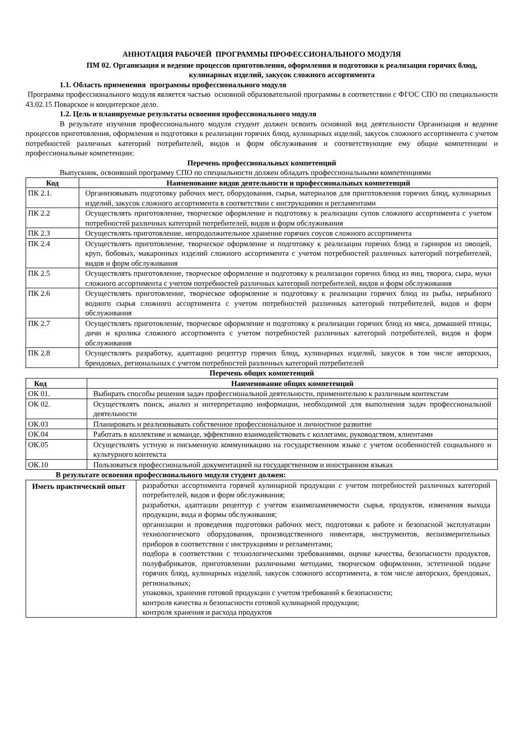АННОТАЦИЯ РАБОЧЕЙ ПРОГРАММЫ ПРОФЕССИОНАЛЬНОГО МОДУЛЯ
ПМ 02. Организация и ведение процессов приготовления, оформления и подготовки к реализации горячих блюд, кулинарных изделий, закусок сложного ассортимента
1.1. Область применения программы профессионального модуля
Программа профессионального модуля является частью основной образовательной программы в соответствии с ФГОС СПО по специальности 43.02.15 Поварское и кондитерское дело.
1.2. Цель и планируемые результаты освоения профессионального модуля
В результате изучения профессионального модуля студент должен освоить основной вид деятельности Организация и ведение процессов приготовления, оформления и подготовки к реализации горячих блюд, кулинарных изделий, закусок сложного ассортимента с учетом потребностей различных категорий потребителей, видов и форм обслуживания и соответствующие ему общие компетенции и профессиональные компетенции:
Перечень профессиональных компетенций
Выпускник, освоивший программу СПО по специальности должен обладать профессиональными компетенциями
| Код | Наименование видов деятельности и профессиональных компетенций |
| --- | --- |
| ПК 2.1. | Организовывать подготовку рабочих мест, оборудования, сырья, материалов для приготовления горячих блюд, кулинарных изделий, закусок сложного ассортимента в соответствии с инструкциями и регламентами |
| ПК 2.2 | Осуществлять приготовление, творческое оформление и подготовку к реализации супов сложного ассортимента с учетом потребностей различных категорий потребителей, видов и форм обслуживания |
| ПК 2.3 | Осуществлять приготовление, непродолжительное хранение горячих соусов сложного ассортимента |
| ПК 2.4 | Осуществлять приготовление, творческое оформление и подготовку к реализации горячих блюд и гарниров из овощей, круп, бобовых, макаронных изделий сложного ассортимента с учетом потребностей различных категорий потребителей, видов и форм обслуживания |
| ПК 2.5 | Осуществлять приготовление, творческое оформление и подготовку к реализации горячих блюд из яиц, творога, сыра, муки сложного ассортимента с учетом потребностей различных категорий потребителей, видов и форм обслуживания |
| ПК 2.6 | Осуществлять приготовление, творческое оформление и подготовку к реализации горячих блюд из рыбы, нерыбного водного сырья сложного ассортимента с учетом потребностей различных категорий потребителей, видов и форм обслуживания |
| ПК 2.7 | Осуществлять приготовление, творческое оформление и подготовку к реализации горячих блюд из мяса, домашней птицы, дичи и кролика сложного ассортимента с учетом потребностей различных категорий потребителей, видов и форм обслуживания |
| ПК 2.8 | Осуществлять разработку, адаптацию рецептур горячих блюд, кулинарных изделий, закусок в том числе авторских, брендовых, региональных с учетом потребностей различных категорий потребителей |
Перечень общих компетенций
| Код | Наименование общих компетенций |
| --- | --- |
| ОК 01. | Выбирать способы решения задач профессиональной деятельности, применительно к различным контекстам |
| ОК 02. | Осуществлять поиск, анализ и интерпретацию информации, необходимой для выполнения задач профессиональной деятельности |
| ОК.03 | Планировать и реализовывать собственное профессиональное и личностное развитие |
| ОК.04 | Работать в коллективе и команде, эффективно взаимодействовать с коллегами, руководством, клиентами |
| ОК.05 | Осуществлять устную и письменную коммуникацию на государственном языке с учетом особенностей социального и культурного контекста |
| ОК.10 | Пользоваться профессиональной документацией на государственном и иностранном языках |
В результате освоения профессионального модуля студент должен:
| Иметь практический опыт | разработки ассортимента горячей кулинарной продукции с учетом потребностей различных категорий потребителей, видов и форм обслуживания; разработки, адаптации рецептур с учетом взаимозаменяемости сырья, продуктов, изменения выхода продукции, вида и формы обслуживания; организации и проведения подготовки рабочих мест, подготовки к работе и безопасной эксплуатации технологического оборудования, производственного инвентаря, инструментов, весоизмерительных приборов в соответствии с инструкциями и регламентами; подбора в соответствии с технологическими требованиями, оценке качества, безопасности продуктов, полуфабрикатов, приготовлении различными методами, творческом оформлении, эстетичной подаче горячих блюд, кулинарных изделий, закусок сложного ассортимента, в том числе авторских, брендовых, региональных; упаковки, хранения готовой продукции с учетом требований к безопасности; контроля качества и безопасности готовой кулинарной продукции; контроля хранения и расхода продуктов |